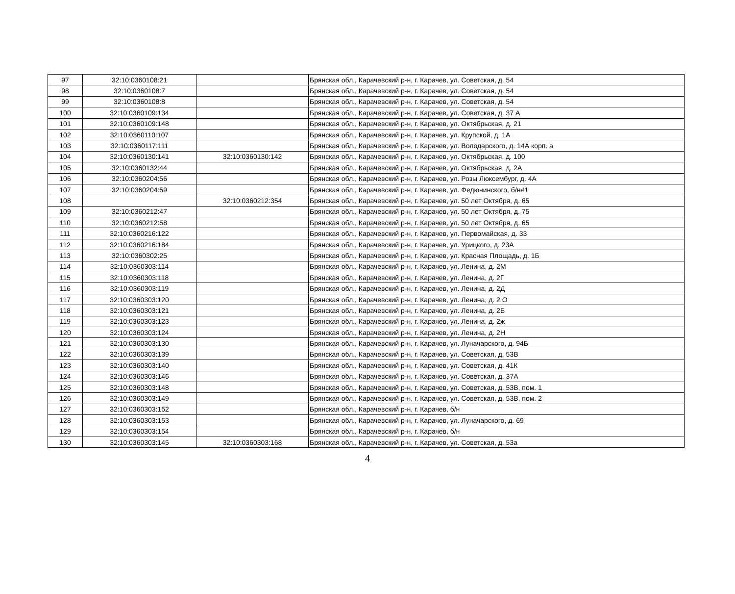| 97 | 32:10:0360108:21 | | Брянская обл., Карачевский р-н, г. Карачев, ул. Советская, д. 54 |
| 98 | 32:10:0360108:7 | | Брянская обл., Карачевский р-н, г. Карачев, ул. Советская, д. 54 |
| 99 | 32:10:0360108:8 | | Брянская обл., Карачевский р-н, г. Карачев, ул. Советская, д. 54 |
| 100 | 32:10:0360109:134 | | Брянская обл., Карачевский р-н, г. Карачев, ул. Советская, д. 37 А |
| 101 | 32:10:0360109:148 | | Брянская обл., Карачевский р-н, г. Карачев, ул. Октябрьская, д. 21 |
| 102 | 32:10:0360110:107 | | Брянская обл., Карачевский р-н, г. Карачев, ул. Крупской, д. 1А |
| 103 | 32:10:0360117:111 | | Брянская обл., Карачевский р-н, г. Карачев, ул. Володарского, д. 14А корп. а |
| 104 | 32:10:0360130:141 | 32:10:0360130:142 | Брянская обл., Карачевский р-н, г. Карачев, ул. Октябрьская, д. 100 |
| 105 | 32:10:0360132:44 | | Брянская обл., Карачевский р-н, г. Карачев, ул. Октябрьская, д. 2А |
| 106 | 32:10:0360204:56 | | Брянская обл., Карачевский р-н, г. Карачев, ул. Розы Люксембург, д. 4А |
| 107 | 32:10:0360204:59 | | Брянская обл., Карачевский р-н, г. Карачев, ул. Федюнинского, б/н#1 |
| 108 | | 32:10:0360212:354 | Брянская обл., Карачевский р-н, г. Карачев, ул. 50 лет Октября, д. 65 |
| 109 | 32:10:0360212:47 | | Брянская обл., Карачевский р-н, г. Карачев, ул. 50 лет Октября, д. 75 |
| 110 | 32:10:0360212:58 | | Брянская обл., Карачевский р-н, г. Карачев, ул. 50 лет Октября, д. 65 |
| 111 | 32:10:0360216:122 | | Брянская обл., Карачевский р-н, г. Карачев, ул. Первомайская, д. 33 |
| 112 | 32:10:0360216:184 | | Брянская обл., Карачевский р-н, г. Карачев, ул. Урицкого, д. 23А |
| 113 | 32:10:0360302:25 | | Брянская обл., Карачевский р-н, г. Карачев, ул. Красная Площадь, д. 1Б |
| 114 | 32:10:0360303:114 | | Брянская обл., Карачевский р-н, г. Карачев, ул. Ленина, д. 2М |
| 115 | 32:10:0360303:118 | | Брянская обл., Карачевский р-н, г. Карачев, ул. Ленина, д. 2Г |
| 116 | 32:10:0360303:119 | | Брянская обл., Карачевский р-н, г. Карачев, ул. Ленина, д. 2Д |
| 117 | 32:10:0360303:120 | | Брянская обл., Карачевский р-н, г. Карачев, ул. Ленина, д. 2 О |
| 118 | 32:10:0360303:121 | | Брянская обл., Карачевский р-н, г. Карачев, ул. Ленина, д. 2Б |
| 119 | 32:10:0360303:123 | | Брянская обл., Карачевский р-н, г. Карачев, ул. Ленина, д. 2ж |
| 120 | 32:10:0360303:124 | | Брянская обл., Карачевский р-н, г. Карачев, ул. Ленина, д. 2Н |
| 121 | 32:10:0360303:130 | | Брянская обл., Карачевский р-н, г. Карачев, ул. Луначарского, д. 94Б |
| 122 | 32:10:0360303:139 | | Брянская обл., Карачевский р-н, г. Карачев, ул. Советская, д. 53В |
| 123 | 32:10:0360303:140 | | Брянская обл., Карачевский р-н, г. Карачев, ул. Советская, д. 41К |
| 124 | 32:10:0360303:146 | | Брянская обл., Карачевский р-н, г. Карачев, ул. Советская, д. 37А |
| 125 | 32:10:0360303:148 | | Брянская обл., Карачевский р-н, г. Карачев, ул. Советская, д. 53В, пом. 1 |
| 126 | 32:10:0360303:149 | | Брянская обл., Карачевский р-н, г. Карачев, ул. Советская, д. 53В, пом. 2 |
| 127 | 32:10:0360303:152 | | Брянская обл., Карачевский р-н, г. Карачев, б/н |
| 128 | 32:10:0360303:153 | | Брянская обл., Карачевский р-н, г. Карачев, ул. Луначарского, д. 69 |
| 129 | 32:10:0360303:154 | | Брянская обл., Карачевский р-н, г. Карачев, б/н |
| 130 | 32:10:0360303:145 | 32:10:0360303:168 | Брянская обл., Карачевский р-н, г. Карачев, ул. Советская, д. 53а |
4